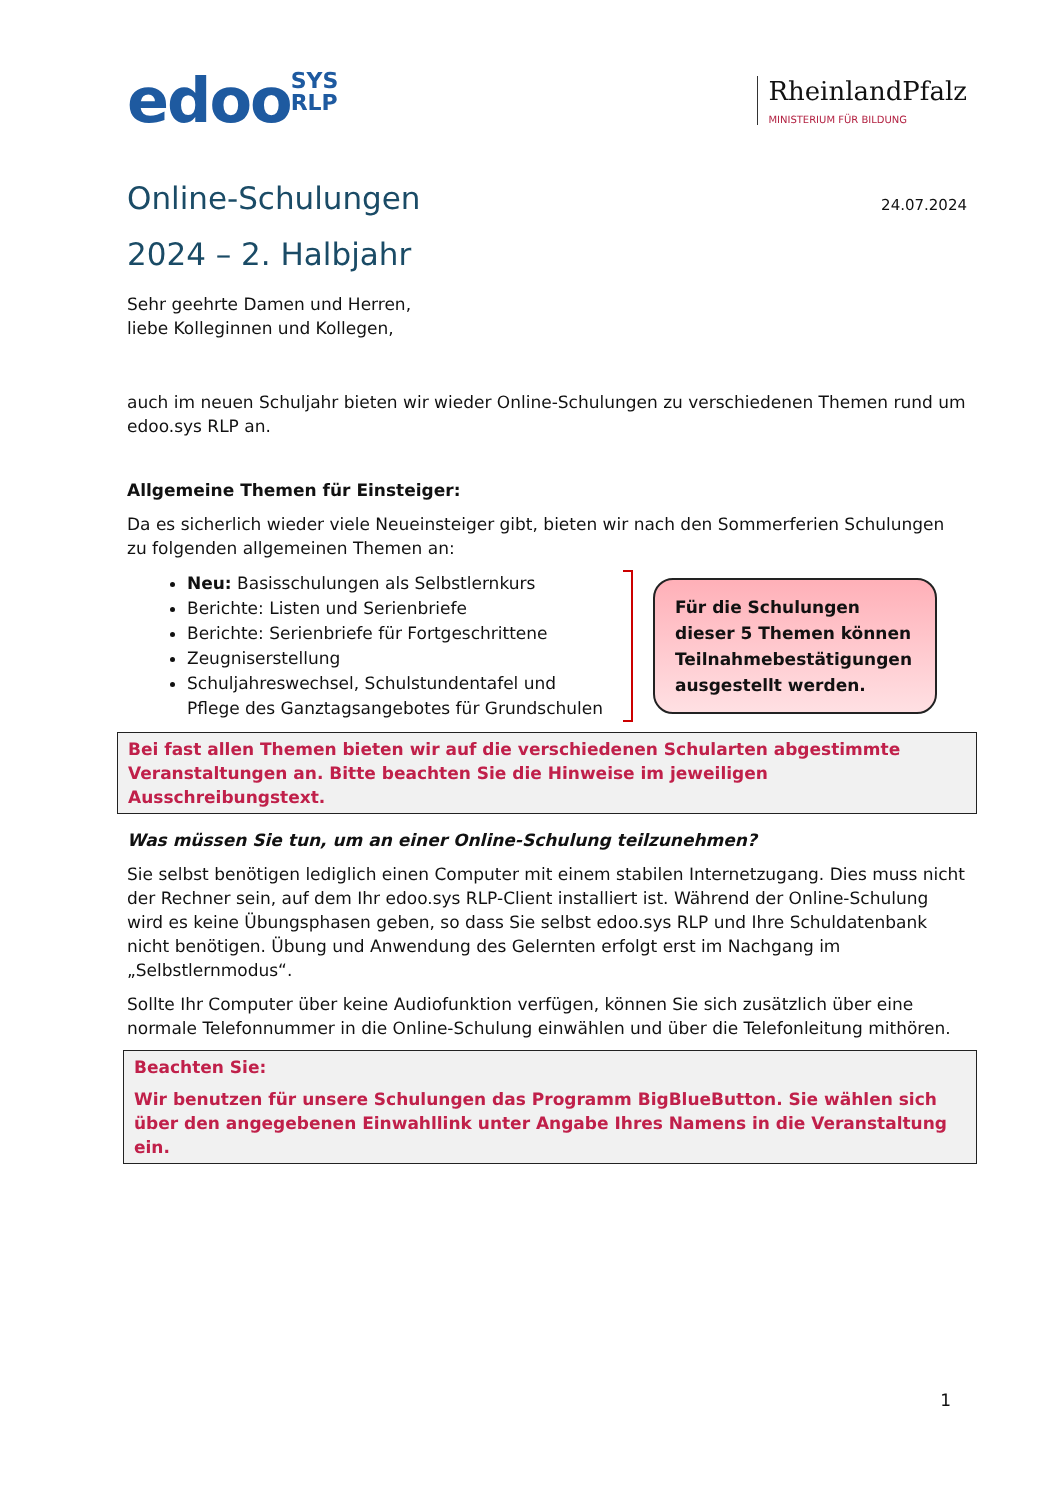edooSYS
RLP
RheinlandPfalz
MINISTERIUM FÜR BILDUNG
Online-Schulungen 24.07.2024
2024 – 2. Halbjahr
Sehr geehrte Damen und Herren,
liebe Kolleginnen und Kollegen,
auch im neuen Schuljahr bieten wir wieder Online-Schulungen zu verschiedenen Themen rund um edoo.sys RLP an.
Allgemeine Themen für Einsteiger:
Da es sicherlich wieder viele Neueinsteiger gibt, bieten wir nach den Sommerferien Schulungen zu folgenden allgemeinen Themen an:
Neu: Basisschulungen als Selbstlernkurs
Berichte: Listen und Serienbriefe
Berichte: Serienbriefe für Fortgeschrittene
Zeugniserstellung
Schuljahreswechsel, Schulstundentafel und
Pflege des Ganztagsangebotes für Grundschulen
Für die Schulungen dieser 5 Themen können Teilnahmebestätigungen ausgestellt werden.
Bei fast allen Themen bieten wir auf die verschiedenen Schularten abgestimmte Veranstaltungen an. Bitte beachten Sie die Hinweise im jeweiligen Ausschreibungstext.
Was müssen Sie tun, um an einer Online-Schulung teilzunehmen?
Sie selbst benötigen lediglich einen Computer mit einem stabilen Internetzugang. Dies muss nicht der Rechner sein, auf dem Ihr edoo.sys RLP-Client installiert ist. Während der Online-Schulung wird es keine Übungsphasen geben, so dass Sie selbst edoo.sys RLP und Ihre Schuldatenbank nicht benötigen. Übung und Anwendung des Gelernten erfolgt erst im Nachgang im „Selbstlernmodus“.
Sollte Ihr Computer über keine Audiofunktion verfügen, können Sie sich zusätzlich über eine normale Telefonnummer in die Online-Schulung einwählen und über die Telefonleitung mithören.
Beachten Sie:
Wir benutzen für unsere Schulungen das Programm BigBlueButton. Sie wählen sich über den angegebenen Einwahllink unter Angabe Ihres Namens in die Veranstaltung ein.
1